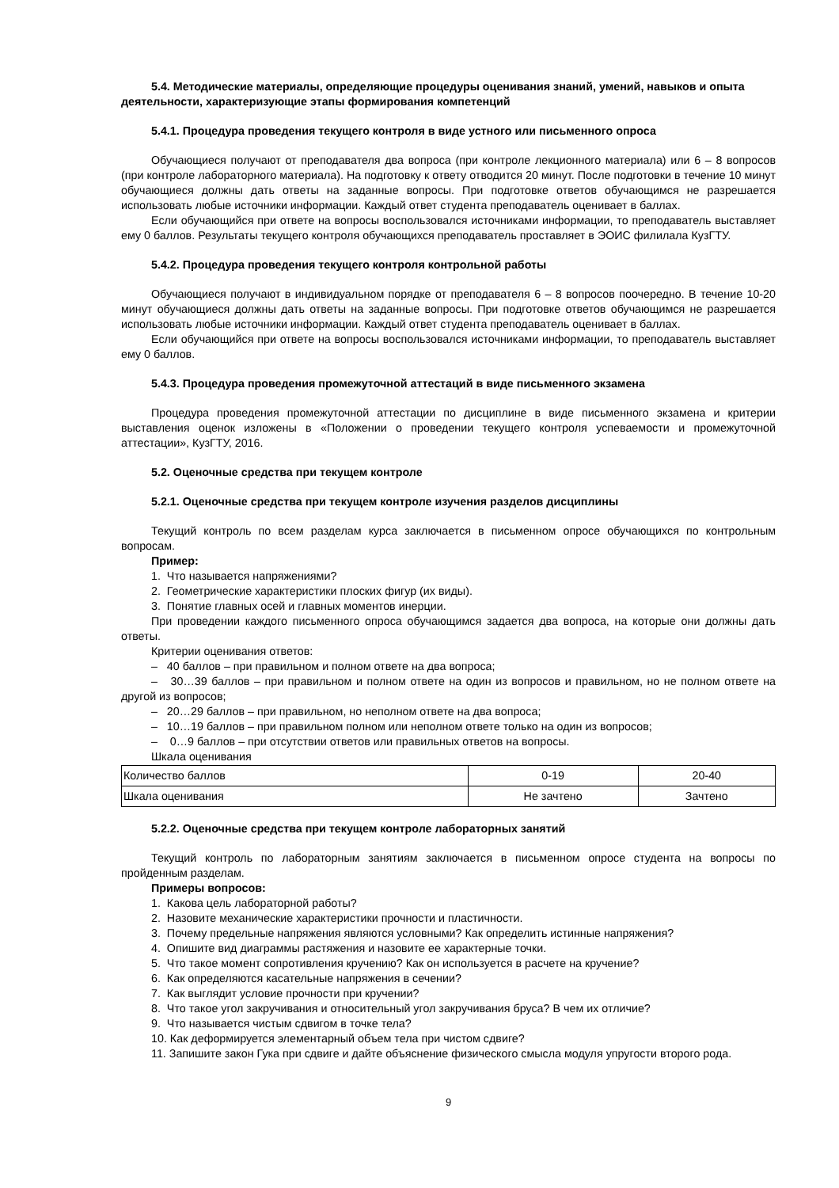5.4. Методические материалы, определяющие процедуры оценивания знаний, умений, навыков и опыта деятельности, характеризующие этапы формирования компетенций
5.4.1. Процедура проведения текущего контроля в виде устного или письменного опроса
Обучающиеся получают от преподавателя два вопроса (при контроле лекционного материала) или 6 – 8 вопросов (при контроле лабораторного материала). На подготовку к ответу отводится 20 минут. После подготовки в течение 10 минут обучающиеся должны дать ответы на заданные вопросы. При подготовке ответов обучающимся не разрешается использовать любые источники информации. Каждый ответ студента преподаватель оценивает в баллах.
Если обучающийся при ответе на вопросы воспользовался источниками информации, то преподаватель выставляет ему 0 баллов. Результаты текущего контроля обучающихся преподаватель проставляет в ЭОИС филилала КузГТУ.
5.4.2. Процедура проведения текущего контроля контрольной работы
Обучающиеся получают в индивидуальном порядке от преподавателя 6 – 8 вопросов поочередно. В течение 10-20 минут обучающиеся должны дать ответы на заданные вопросы. При подготовке ответов обучающимся не разрешается использовать любые источники информации. Каждый ответ студента преподаватель оценивает в баллах.
Если обучающийся при ответе на вопросы воспользовался источниками информации, то преподаватель выставляет ему 0 баллов.
5.4.3. Процедура проведения промежуточной аттестаций в виде письменного экзамена
Процедура проведения промежуточной аттестации по дисциплине в виде письменного экзамена и критерии выставления оценок изложены в «Положении о проведении текущего контроля успеваемости и промежуточной аттестации», КузГТУ, 2016.
5.2. Оценочные средства при текущем контроле
5.2.1. Оценочные средства при текущем контроле изучения разделов дисциплины
Текущий контроль по всем разделам курса заключается в письменном опросе обучающихся по контрольным вопросам.
Пример:
1. Что называется напряжениями?
2. Геометрические характеристики плоских фигур (их виды).
3. Понятие главных осей и главных моментов инерции.
При проведении каждого письменного опроса обучающимся задается два вопроса, на которые они должны дать ответы.
Критерии оценивания ответов:
– 40 баллов – при правильном и полном ответе на два вопроса;
– 30…39 баллов – при правильном и полном ответе на один из вопросов и правильном, но не полном ответе на другой из вопросов;
– 20…29 баллов – при правильном, но неполном ответе на два вопроса;
– 10…19 баллов – при правильном полном или неполном ответе только на один из вопросов;
– 0…9 баллов – при отсутствии ответов или правильных ответов на вопросы.
Шкала оценивания
| Количество баллов | 0-19 | 20-40 |
| Шкала оценивания | Не зачтено | Зачтено |
5.2.2. Оценочные средства при текущем контроле лабораторных занятий
Текущий контроль по лабораторным занятиям заключается в письменном опросе студента на вопросы по пройденным разделам.
Примеры вопросов:
1. Какова цель лабораторной работы?
2. Назовите механические характеристики прочности и пластичности.
3. Почему предельные напряжения являются условными? Как определить истинные напряжения?
4. Опишите вид диаграммы растяжения и назовите ее характерные точки.
5. Что такое момент сопротивления кручению? Как он используется в расчете на кручение?
6. Как определяются касательные напряжения в сечении?
7. Как выглядит условие прочности при кручении?
8. Что такое угол закручивания и относительный угол закручивания бруса? В чем их отличие?
9. Что называется чистым сдвигом в точке тела?
10. Как деформируется элементарный объем тела при чистом сдвиге?
11. Запишите закон Гука при сдвиге и дайте объяснение физического смысла модуля упругости второго рода.
9